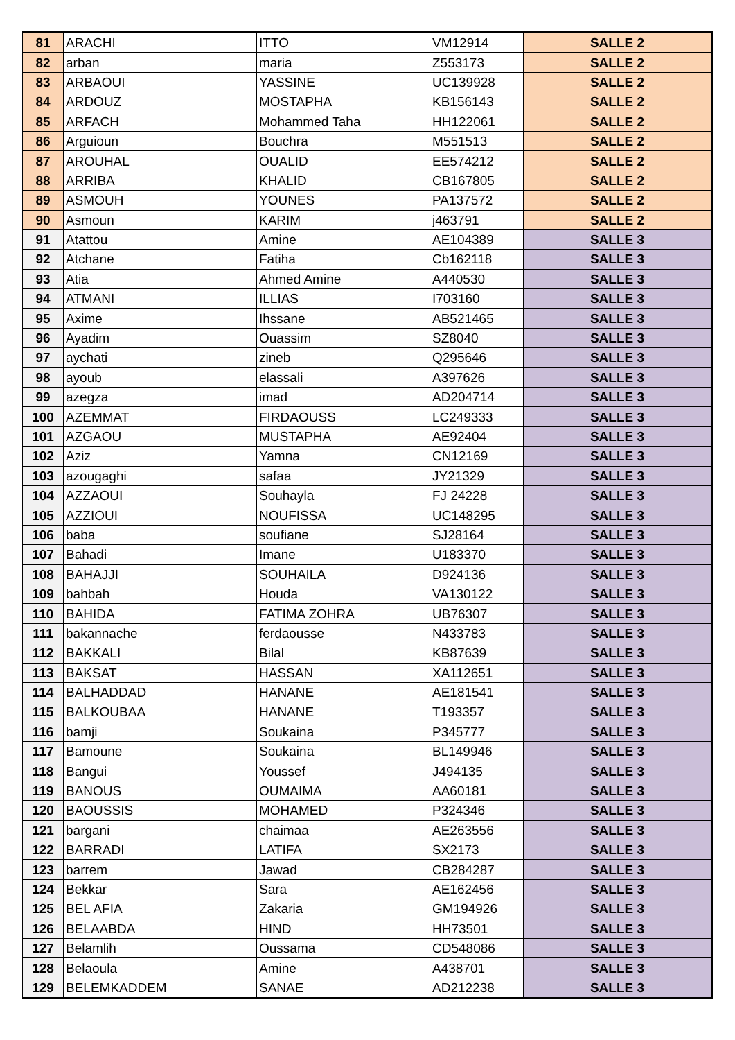| 81 | ARACHI | ITTO | VM12914 | SALLE 2 |
| 82 | arban | maria | Z553173 | SALLE 2 |
| 83 | ARBAOUI | YASSINE | UC139928 | SALLE 2 |
| 84 | ARDOUZ | MOSTAPHA | KB156143 | SALLE 2 |
| 85 | ARFACH | Mohammed Taha | HH122061 | SALLE 2 |
| 86 | Arguioun | Bouchra | M551513 | SALLE 2 |
| 87 | AROUHAL | OUALID | EE574212 | SALLE 2 |
| 88 | ARRIBA | KHALID | CB167805 | SALLE 2 |
| 89 | ASMOUH | YOUNES | PA137572 | SALLE 2 |
| 90 | Asmoun | KARIM | j463791 | SALLE 2 |
| 91 | Atattou | Amine | AE104389 | SALLE 3 |
| 92 | Atchane | Fatiha | Cb162118 | SALLE 3 |
| 93 | Atia | Ahmed Amine | A440530 | SALLE 3 |
| 94 | ATMANI | ILLIAS | I703160 | SALLE 3 |
| 95 | Axime | Ihssane | AB521465 | SALLE 3 |
| 96 | Ayadim | Ouassim | SZ8040 | SALLE 3 |
| 97 | aychati | zineb | Q295646 | SALLE 3 |
| 98 | ayoub | elassali | A397626 | SALLE 3 |
| 99 | azegza | imad | AD204714 | SALLE 3 |
| 100 | AZEMMAT | FIRDAOUSS | LC249333 | SALLE 3 |
| 101 | AZGAOU | MUSTAPHA | AE92404 | SALLE 3 |
| 102 | Aziz | Yamna | CN12169 | SALLE 3 |
| 103 | azougaghi | safaa | JY21329 | SALLE 3 |
| 104 | AZZAOUI | Souhayla | FJ 24228 | SALLE 3 |
| 105 | AZZIOUI | NOUFISSA | UC148295 | SALLE 3 |
| 106 | baba | soufiane | SJ28164 | SALLE 3 |
| 107 | Bahadi | Imane | U183370 | SALLE 3 |
| 108 | BAHAJJI | SOUHAILA | D924136 | SALLE 3 |
| 109 | bahbah | Houda | VA130122 | SALLE 3 |
| 110 | BAHIDA | FATIMA ZOHRA | UB76307 | SALLE 3 |
| 111 | bakannache | ferdaousse | N433783 | SALLE 3 |
| 112 | BAKKALI | Bilal | KB87639 | SALLE 3 |
| 113 | BAKSAT | HASSAN | XA112651 | SALLE 3 |
| 114 | BALHADDAD | HANANE | AE181541 | SALLE 3 |
| 115 | BALKOUBAA | HANANE | T193357 | SALLE 3 |
| 116 | bamji | Soukaina | P345777 | SALLE 3 |
| 117 | Bamoune | Soukaina | BL149946 | SALLE 3 |
| 118 | Bangui | Youssef | J494135 | SALLE 3 |
| 119 | BANOUS | OUMAIMA | AA60181 | SALLE 3 |
| 120 | BAOUSSIS | MOHAMED | P324346 | SALLE 3 |
| 121 | bargani | chaimaa | AE263556 | SALLE 3 |
| 122 | BARRADI | LATIFA | SX2173 | SALLE 3 |
| 123 | barrem | Jawad | CB284287 | SALLE 3 |
| 124 | Bekkar | Sara | AE162456 | SALLE 3 |
| 125 | BEL AFIA | Zakaria | GM194926 | SALLE 3 |
| 126 | BELAABDA | HIND | HH73501 | SALLE 3 |
| 127 | Belamlih | Oussama | CD548086 | SALLE 3 |
| 128 | Belaoula | Amine | A438701 | SALLE 3 |
| 129 | BELEMKADDEM | SANAE | AD212238 | SALLE 3 |